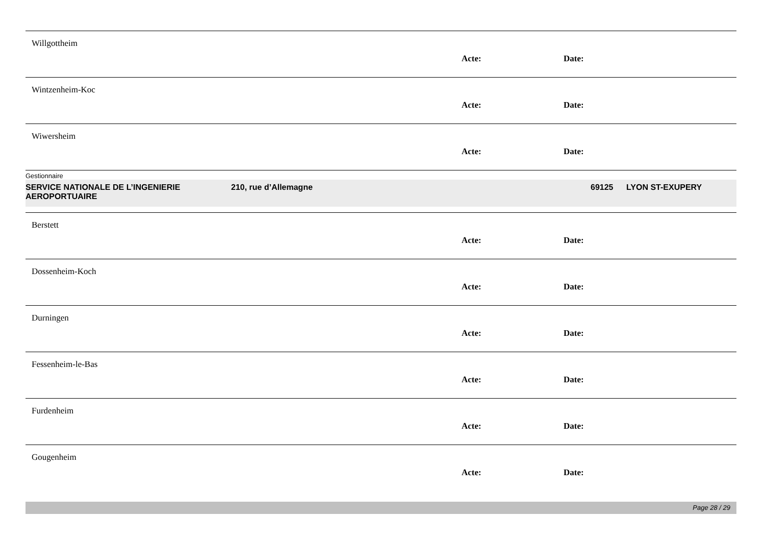Willgottheim
Acte: Date:
Wintzenheim-Koc
Acte: Date:
Wiwersheim
Acte: Date:
Gestionnaire
SERVICE NATIONALE DE L’INGENIERIE AEROPORTUAIRE
210, rue d’Allemagne 69125 LYON ST-EXUPERY
Berstett
Acte: Date:
Dossenheim-Koch
Acte: Date:
Durningen
Acte: Date:
Fessenheim-le-Bas
Acte: Date:
Furdenheim
Acte: Date:
Gougenheim
Acte: Date:
Page 28 / 29